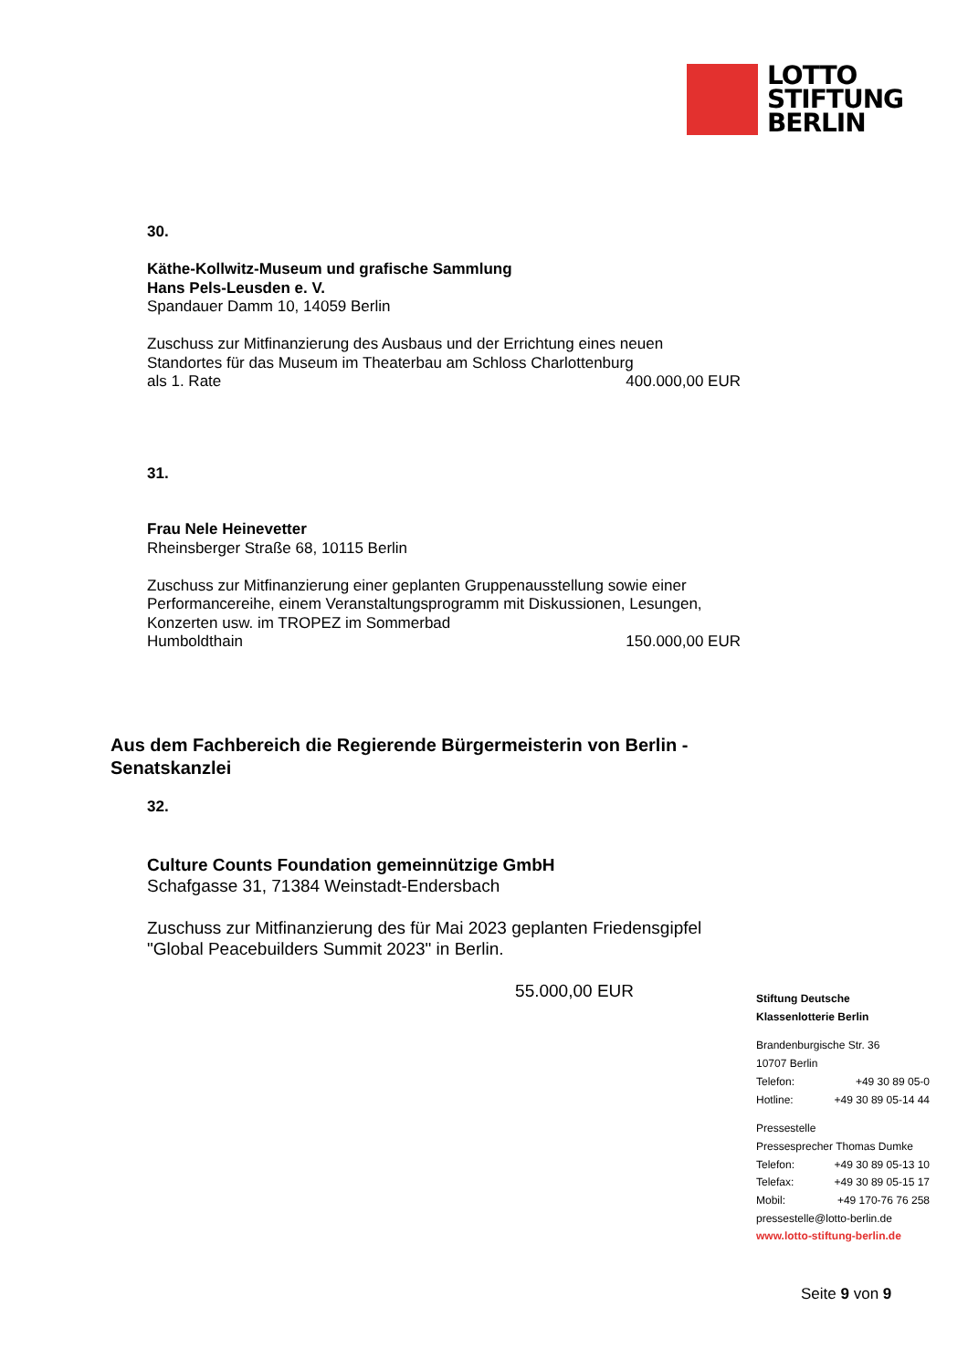LOTTO
STIFTUNG
BERLIN
30.
Käthe-Kollwitz-Museum und grafische Sammlung
Hans Pels-Leusden e. V.
Spandauer Damm 10, 14059 Berlin
Zuschuss zur Mitfinanzierung des Ausbaus und der Errichtung eines neuen Standortes für das Museum im Theaterbau am Schloss Charlottenburg
als 1. Rate 400.000,00 EUR
31.
Frau Nele Heinevetter
Rheinsberger Straße 68, 10115 Berlin
Zuschuss zur Mitfinanzierung einer geplanten Gruppenausstellung sowie einer Performancereihe, einem Veranstaltungsprogramm mit Diskussionen, Lesungen, Konzerten usw. im TROPEZ im Sommerbad
Humboldthain 150.000,00 EUR
Aus dem Fachbereich die Regierende Bürgermeisterin von Berlin - Senatskanzlei
32.
Culture Counts Foundation gemeinnützige GmbH
Schafgasse 31, 71384 Weinstadt-Endersbach
Zuschuss zur Mitfinanzierung des für Mai 2023 geplanten Friedensgipfel "Global Peacebuilders Summit 2023" in Berlin.
55.000,00 EUR
Stiftung Deutsche
Klassenlotterie Berlin
Brandenburgische Str. 36
10707 Berlin
Telefon: +49 30 89 05-0
Hotline: +49 30 89 05-14 44
Pressestelle
Pressesprecher Thomas Dumke
Telefon: +49 30 89 05-13 10
Telefax: +49 30 89 05-15 17
Mobil: +49 170-76 76 258
pressestelle@lotto-berlin.de
www.lotto-stiftung-berlin.de
Seite 9 von 9